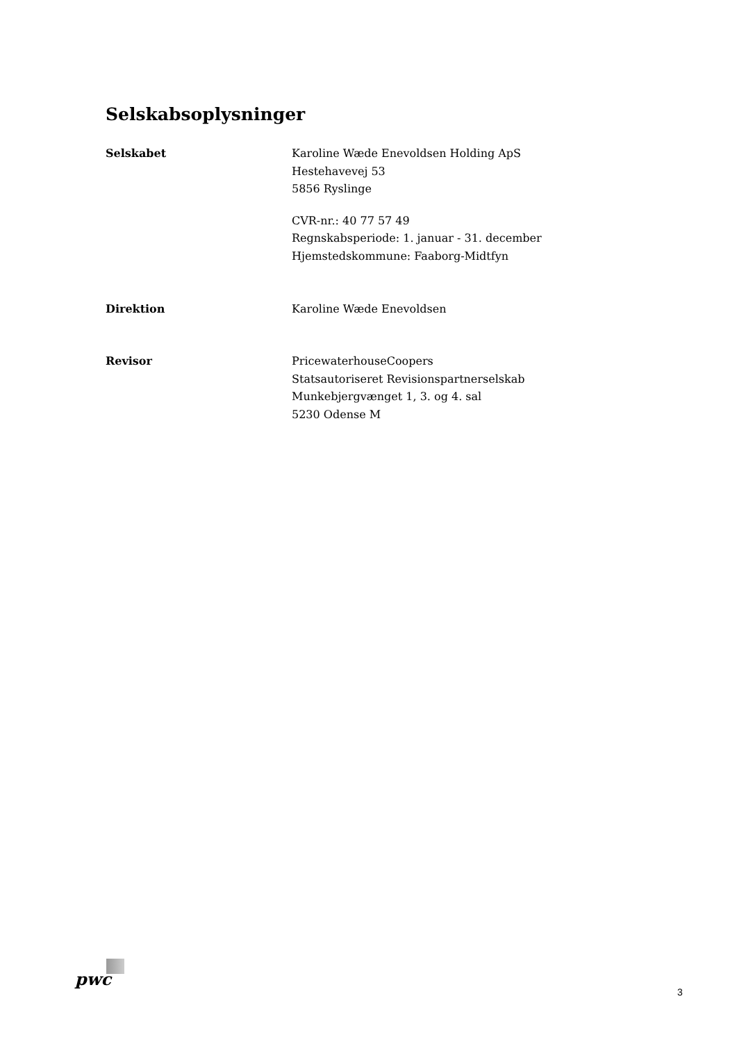Selskabsoplysninger
Selskabet Karoline Wæde Enevoldsen Holding ApS
Hestehavevej 53
5856 Ryslinge
CVR-nr.: 40 77 57 49
Regnskabsperiode: 1. januar - 31. december
Hjemstedskommune: Faaborg-Midtfyn
Direktion Karoline Wæde Enevoldsen
Revisor PricewaterhouseCoopers
Statsautoriseret Revisionspartnerselskab
Munkebjergvænget 1, 3. og 4. sal
5230 Odense M
pwc
3